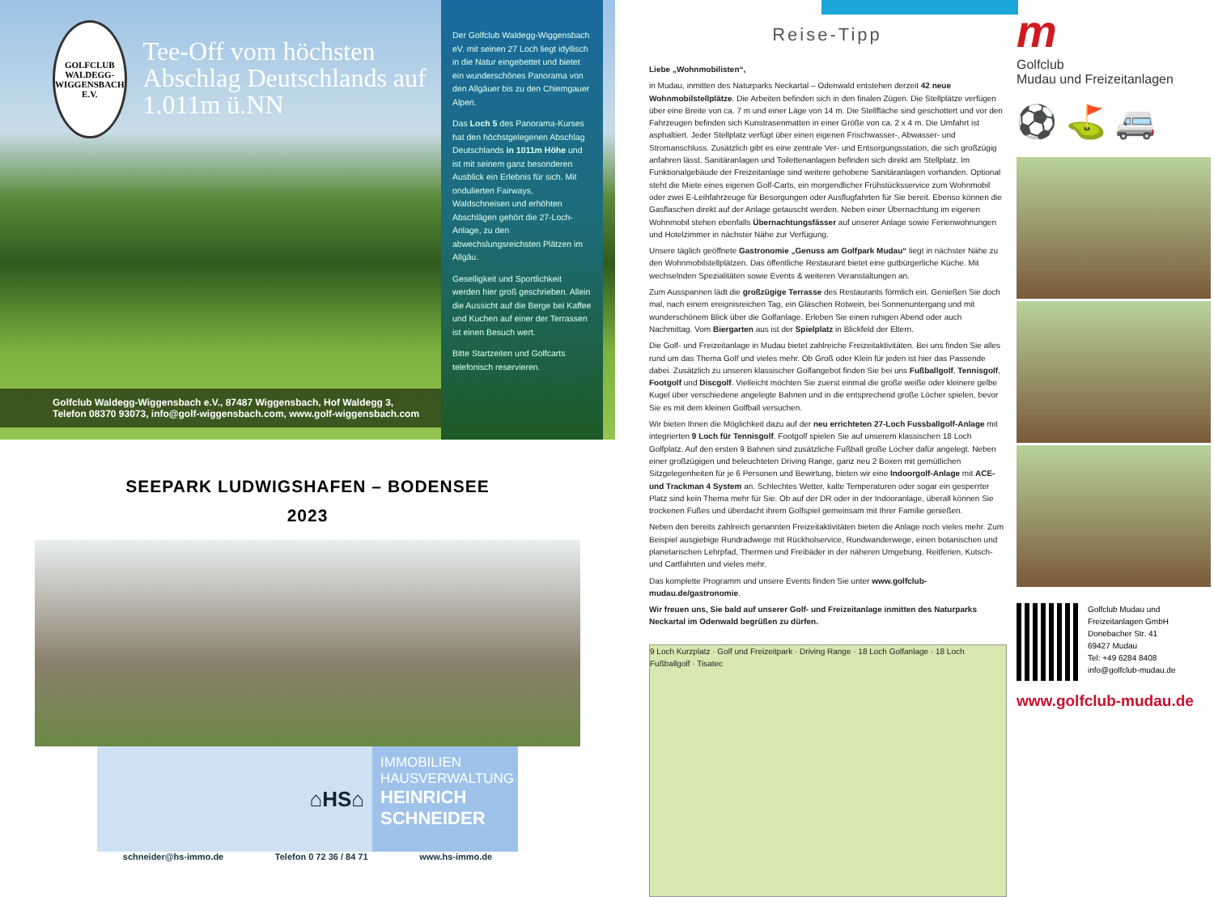GOLFCLUB WALDEGG-WIGGENSBACH E.V.
Tee-Off vom höchsten Abschlag Deutschlands auf 1.011m ü.NN
Golfclub Waldegg-Wiggensbach e.V., 87487 Wiggensbach, Hof Waldegg 3,
Telefon 08370 93073, info@golf-wiggensbach.com, www.golf-wiggensbach.com
Der Golfclub Waldegg-Wiggensbach eV. mit seinen 27 Loch liegt idyllisch in die Natur eingebettet und bietet ein wunderschönes Panorama von den Allgäuer bis zu den Chiemgauer Alpen.
Das Loch 5 des Panorama-Kurses hat den höchstgelegenen Abschlag Deutschlands in 1011m Höhe und ist mit seinem ganz besonderen Ausblick ein Erlebnis für sich. Mit ondulierten Fairways, Waldschneisen und erhöhten Abschlägen gehört die 27-Loch-Anlage, zu den abwechslungsreichsten Plätzen im Allgäu.
Geselligkeit und Sportlichkeit werden hier groß geschrieben. Allein die Aussicht auf die Berge bei Kaffee und Kuchen auf einer der Terrassen ist einen Besuch wert.
Bitte Startzeiten und Golfcarts telefonisch reservieren.
SEEPARK LUDWIGSHAFEN – BODENSEE
2023
⌂HS⌂
IMMOBILIEN
HAUSVERWALTUNG
HEINRICH SCHNEIDER
schneider@hs-immo.de Telefon 0 72 36 / 84 71 www.hs-immo.de
Reise-Tipp
Liebe „Wohnmobilisten“,
in Mudau, inmitten des Naturparks Neckartal – Odenwald entstehen derzeit 42 neue Wohnmobilstellplätze. Die Arbeiten befinden sich in den finalen Zügen. Die Stellplätze verfügen über eine Breite von ca. 7 m und einer Läge von 14 m. Die Stellfläche sind geschottert und vor den Fahrzeugen befinden sich Kunstrasenmatten in einer Größe von ca. 2 x 4 m. Die Umfahrt ist asphaltiert. Jeder Stellplatz verfügt über einen eigenen Frischwasser-, Abwasser- und Stromanschluss. Zusätzlich gibt es eine zentrale Ver- und Entsorgungsstation, die sich großzügig anfahren lässt. Sanitäranlagen und Toiletten­anlagen befinden sich direkt am Stellplatz. Im Funktionalgebäude der Freizeitanlage sind weitere gehobene Sanitäranlagen vorhanden. Optional steht die Miete eines eigenen Golf-Carts, ein morgendlicher Frühstücksservice zum Wohnmobil oder zwei E-Leihfahrzeuge für Besorgungen oder Ausflugfahrten für Sie bereit. Ebenso können die Gasflaschen direkt auf der Anlage getauscht werden. Neben einer Übernachtung im eigenen Wohnmobil stehen ebenfalls Übernachtungsfässer auf unserer Anlage sowie Ferienwohnungen und Hotelzimmer in nächster Nähe zur Verfügung.
Unsere täglich geöffnete Gastronomie „Genuss am Golfpark Mudau“ liegt in nächster Nähe zu den Wohnmobilstellplätzen. Das öffentliche Restaurant bietet eine gutbürgerliche Küche. Mit wechselnden Spezialitäten sowie Events & weiteren Veranstaltungen an.
Zum Ausspannen lädt die großzügige Terrasse des Restaurants förmlich ein. Genießen Sie doch mal, nach einem ereignisreichen Tag, ein Gläschen Rotwein, bei Sonnenuntergang und mit wunderschönem Blick über die Golfanlage. Erleben Sie einen ruhigen Abend oder auch Nachmittag. Vom Biergarten aus ist der Spielplatz in Blickfeld der Eltern.
Die Golf- und Freizeitanlage in Mudau bietet zahlreiche Freizeitaktivitäten. Bei uns finden Sie alles rund um das Thema Golf und vieles mehr. Ob Groß oder Klein für jeden ist hier das Passende dabei. Zusätzlich zu unseren klassischer Golfangebot finden Sie bei uns Fußballgolf, Tennisgolf, Footgolf und Discgolf. Vielleicht möchten Sie zuerst einmal die große weiße oder kleinere gelbe Kugel über verschiedene angelegte Bahnen und in die entsprechend große Löcher spielen, bevor Sie es mit dem kleinen Golfball versuchen.
Wir bieten Ihnen die Möglichkeit dazu auf der neu errichteten 27-Loch Fussballgolf-Anlage mit integrierten 9 Loch für Tennisgolf. Footgolf spielen Sie auf unserem klassischen 18 Loch Golfplatz. Auf den ersten 9 Bahnen sind zusätzliche Fußball große Löcher dafür angelegt. Neben einer großzügigen und beleuchteten Driving Range, ganz neu 2 Boxen mit gemütlichen Sitzgelegenheiten für je 6 Personen und Bewirtung, bieten wir eine Indoorgolf-Anlage mit ACE- und Trackman 4 System an. Schlechtes Wetter, kalte Temperaturen oder sogar ein gesperrter Platz sind kein Thema mehr für Sie. Ob auf der DR oder in der Indooranlage, überall können Sie trockenen Fußes und überdacht ihrem Golfspiel gemeinsam mit Ihrer Familie genießen.
Neben den bereits zahlreich genannten Freizeitaktivitäten bieten die Anlage noch vieles mehr. Zum Beispiel ausgiebige Rundradwege mit Rückholservice, Rundwanderwege, einen botanischen und planetarischen Lehrpfad, Thermen und Freibäder in der näheren Umgebung, Reitferien, Kutsch- und Cartfahrten und vieles mehr.
Das komplette Programm und unsere Events finden Sie unter www.golfclub-mudau.de/gastronomie.
Wir freuen uns, Sie bald auf unserer Golf- und Freizeitanlage inmitten des Naturparks Neckartal im Odenwald begrüßen zu dürfen.
9 Loch Kurzplatz · Golf und Freizeitpark · Driving Range · 18 Loch Golfanlage · 18 Loch Fußballgolf · Tisatec
m
Golfclub
Mudau und Freizeitanlagen
⚽ ⛳ 🚐
Golfclub Mudau und Freizeitanlagen GmbH
Donebacher Str. 41
69427 Mudau
Tel: +49 6284 8408
info@golfclub-mudau.de
www.golfclub-mudau.de